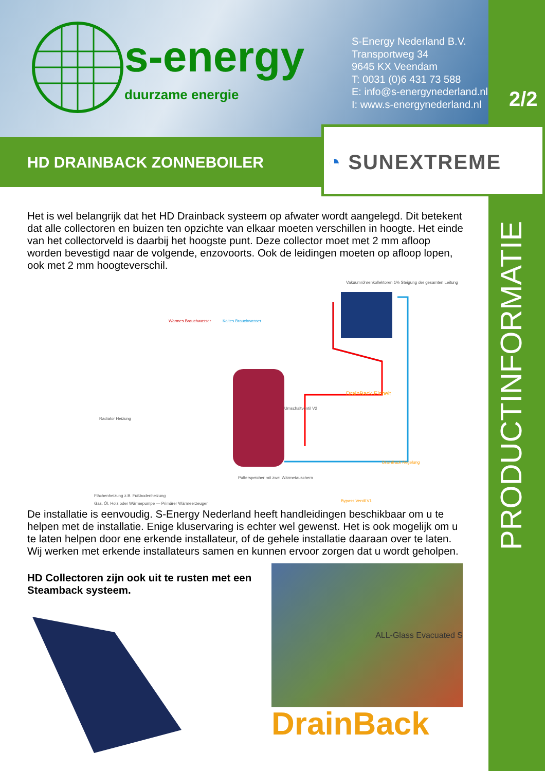s-energy
duurzame energie
S-Energy Nederland B.V.
Transportweg 34
9645 KX Veendam
T: 0031 (0)6 431 73 588
E: info@s-energynederland.nl
I: www.s-energynederland.nl
2/2
HD DRAINBACK ZONNEBOILER
◔ SUNEXTREME
Het is wel belangrijk dat het HD Drainback systeem op afwater wordt aangelegd. Dit betekent dat alle collectoren en buizen ten opzichte van elkaar moeten verschillen in hoogte. Het einde van het collectorveld is daarbij het hoogste punt. Deze collector moet met 2 mm afloop worden bevestigd naar de volgende, enzovoorts. Ook de leidingen moeten op afloop lopen, ook met 2 mm hoogteverschil.
Vakuumröhrenkollektoren 1% Steigung der gesamten Leitung
Warmes Brauchwasser Kaltes Brauchwasser
Radiator Heizung
DrainBack Einheit
Umschaltventil V2
Flächenheizung z.B. Fußbodenheizung
DrainBack Regelung
Bypass Ventil V1
Pufferspeicher mit zwei Wärmetauschern
Gas, Öl, Holz oder Wärmepumpe — Primärer Wärmeerzeuger
De installatie is eenvoudig. S-Energy Nederland heeft handleidingen beschikbaar om u te helpen met de installatie. Enige kluservaring is echter wel gewenst. Het is ook mogelijk om u te laten helpen door ene erkende installateur, of de gehele installatie daaraan over te laten. Wij werken met erkende installateurs samen en kunnen ervoor zorgen dat u wordt geholpen.
HD Collectoren zijn ook uit te rusten met een Steamback systeem.
ALL-Glass Evacuated S
DrainBack
PRODUCTINFORMATIE